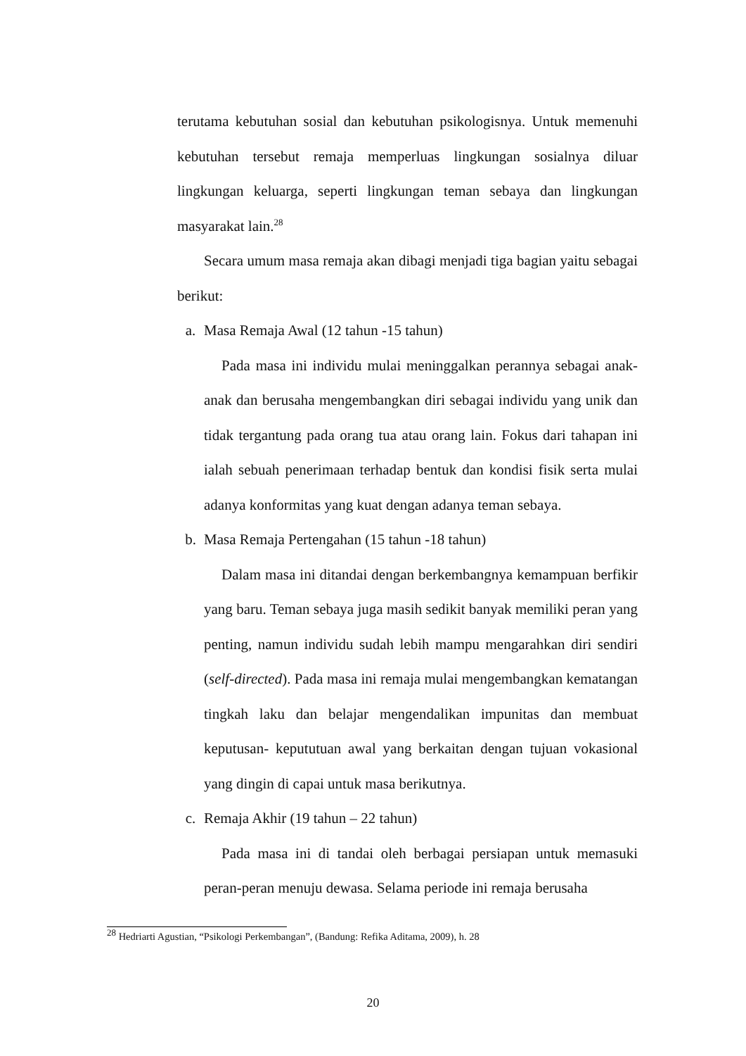terutama kebutuhan sosial dan kebutuhan psikologisnya. Untuk memenuhi kebutuhan tersebut remaja memperluas lingkungan sosialnya diluar lingkungan keluarga, seperti lingkungan teman sebaya dan lingkungan masyarakat lain.<sup>28</sup>
Secara umum masa remaja akan dibagi menjadi tiga bagian yaitu sebagai berikut:
a. Masa Remaja Awal (12 tahun -15 tahun)
Pada masa ini individu mulai meninggalkan perannya sebagai anak-anak dan berusaha mengembangkan diri sebagai individu yang unik dan tidak tergantung pada orang tua atau orang lain. Fokus dari tahapan ini ialah sebuah penerimaan terhadap bentuk dan kondisi fisik serta mulai adanya konformitas yang kuat dengan adanya teman sebaya.
b. Masa Remaja Pertengahan (15 tahun -18 tahun)
Dalam masa ini ditandai dengan berkembangnya kemampuan berfikir yang baru. Teman sebaya juga masih sedikit banyak memiliki peran yang penting, namun individu sudah lebih mampu mengarahkan diri sendiri (self-directed). Pada masa ini remaja mulai mengembangkan kematangan tingkah laku dan belajar mengendalikan impunitas dan membuat keputusan- kepututuan awal yang berkaitan dengan tujuan vokasional yang dingin di capai untuk masa berikutnya.
c. Remaja Akhir (19 tahun – 22 tahun)
Pada masa ini di tandai oleh berbagai persiapan untuk memasuki peran-peran menuju dewasa. Selama periode ini remaja berusaha
<sup>28</sup> Hedriarti Agustian, “Psikologi Perkembangan”, (Bandung: Refika Aditama, 2009), h. 28
20